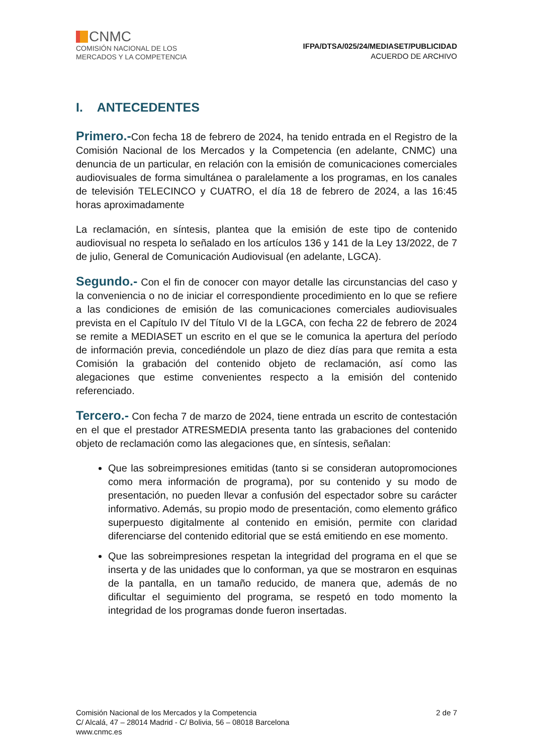CNMC
COMISIÓN NACIONAL DE LOS
MERCADOS Y LA COMPETENCIA
IFPA/DTSA/025/24/MEDIASET/PUBLICIDAD
ACUERDO DE ARCHIVO
I. ANTECEDENTES
Primero.-Con fecha 18 de febrero de 2024, ha tenido entrada en el Registro de la Comisión Nacional de los Mercados y la Competencia (en adelante, CNMC) una denuncia de un particular, en relación con la emisión de comunicaciones comerciales audiovisuales de forma simultánea o paralelamente a los programas, en los canales de televisión TELECINCO y CUATRO, el día 18 de febrero de 2024, a las 16:45 horas aproximadamente
La reclamación, en síntesis, plantea que la emisión de este tipo de contenido audiovisual no respeta lo señalado en los artículos 136 y 141 de la Ley 13/2022, de 7 de julio, General de Comunicación Audiovisual (en adelante, LGCA).
Segundo.- Con el fin de conocer con mayor detalle las circunstancias del caso y la conveniencia o no de iniciar el correspondiente procedimiento en lo que se refiere a las condiciones de emisión de las comunicaciones comerciales audiovisuales prevista en el Capítulo IV del Título VI de la LGCA, con fecha 22 de febrero de 2024 se remite a MEDIASET un escrito en el que se le comunica la apertura del período de información previa, concediéndole un plazo de diez días para que remita a esta Comisión la grabación del contenido objeto de reclamación, así como las alegaciones que estime convenientes respecto a la emisión del contenido referenciado.
Tercero.- Con fecha 7 de marzo de 2024, tiene entrada un escrito de contestación en el que el prestador ATRESMEDIA presenta tanto las grabaciones del contenido objeto de reclamación como las alegaciones que, en síntesis, señalan:
Que las sobreimpresiones emitidas (tanto si se consideran autopromociones como mera información de programa), por su contenido y su modo de presentación, no pueden llevar a confusión del espectador sobre su carácter informativo. Además, su propio modo de presentación, como elemento gráfico superpuesto digitalmente al contenido en emisión, permite con claridad diferenciarse del contenido editorial que se está emitiendo en ese momento.
Que las sobreimpresiones respetan la integridad del programa en el que se inserta y de las unidades que lo conforman, ya que se mostraron en esquinas de la pantalla, en un tamaño reducido, de manera que, además de no dificultar el seguimiento del programa, se respetó en todo momento la integridad de los programas donde fueron insertadas.
Comisión Nacional de los Mercados y la Competencia
C/ Alcalá, 47 – 28014 Madrid - C/ Bolivia, 56 – 08018 Barcelona
www.cnmc.es
2 de 7